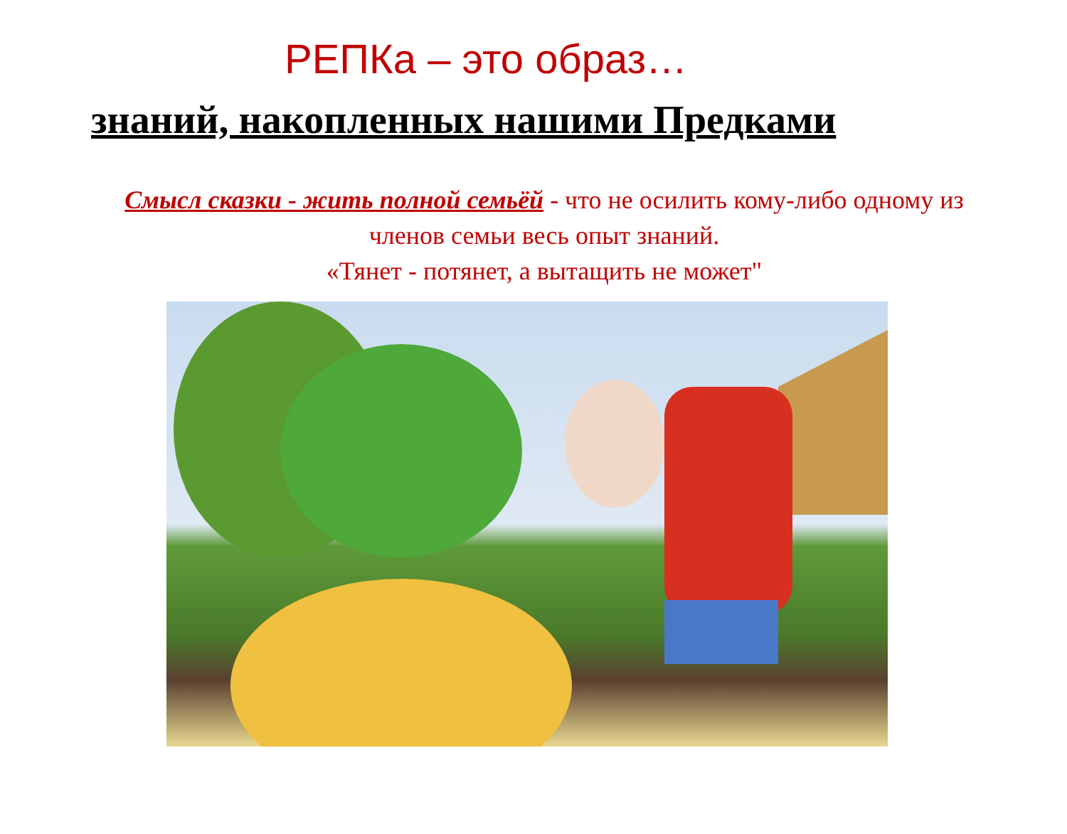РЕПКа – это образ…
знаний, накопленных нашими Предками
Смысл сказки - жить полной семьёй - что не осилить кому-либо одному из членов семьи весь опыт знаний.
«Тянет - потянет, а вытащить не может"